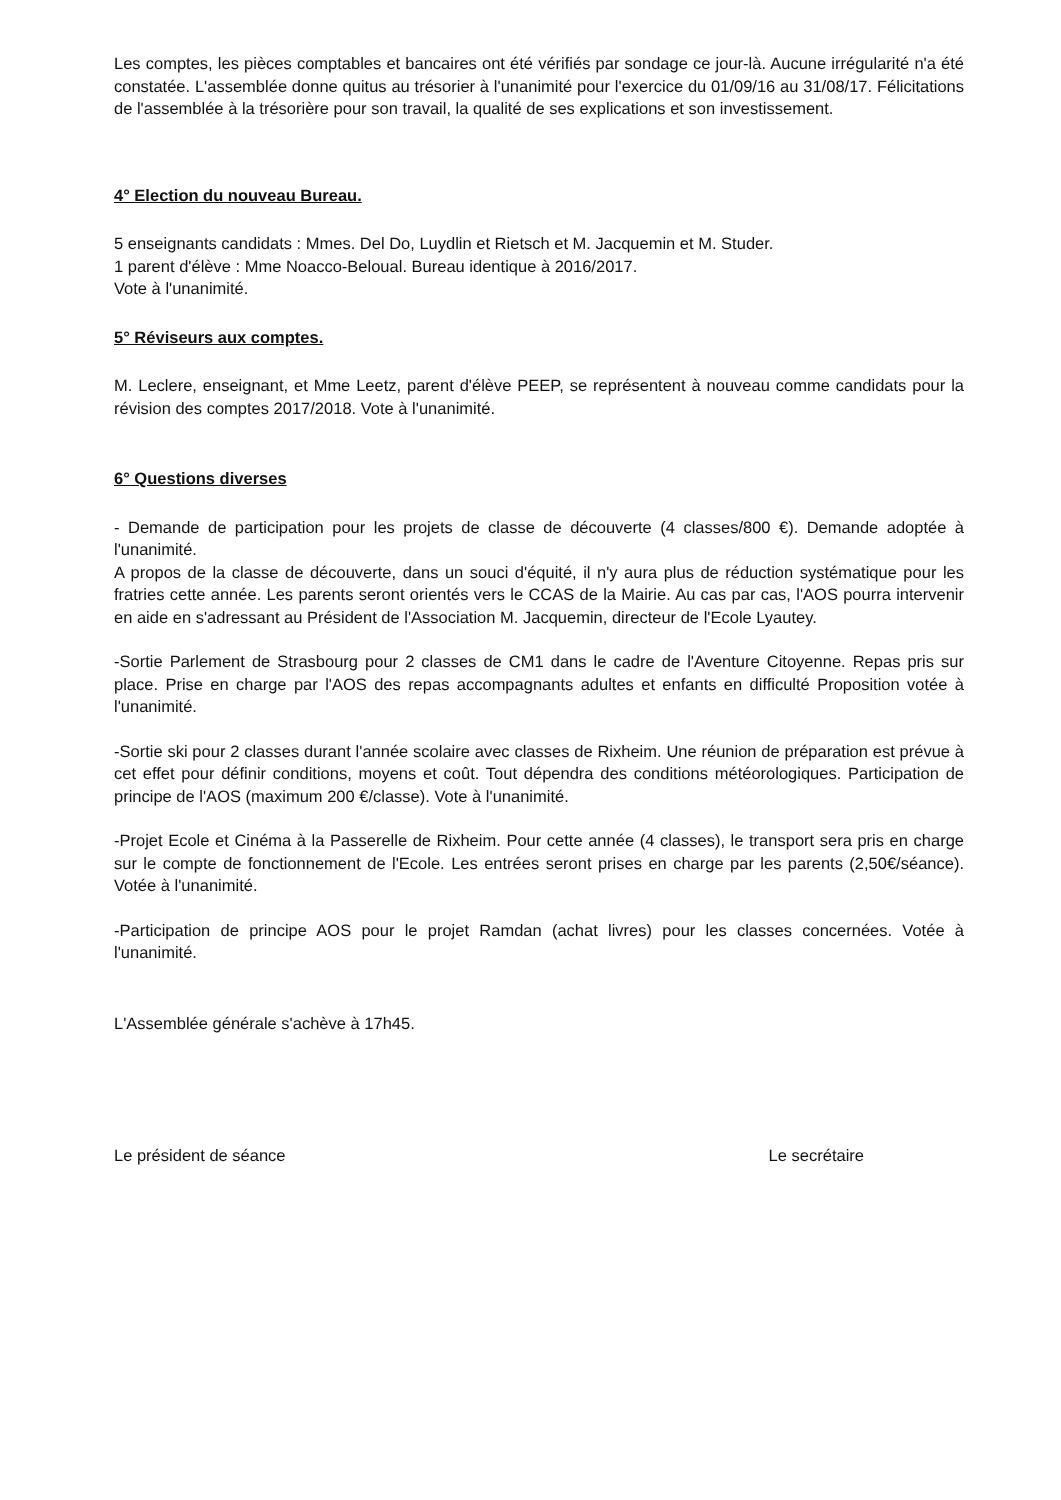Les comptes, les pièces comptables et bancaires ont été vérifiés par sondage ce jour-là. Aucune irrégularité n'a été constatée. L'assemblée donne quitus au trésorier à l'unanimité pour l'exercice du 01/09/16 au 31/08/17. Félicitations de l'assemblée à la trésorière pour son travail, la qualité de ses explications et son investissement.
4° Election du nouveau Bureau.
5 enseignants candidats : Mmes. Del Do, Luydlin et Rietsch et M. Jacquemin et M. Studer.
1 parent d'élève : Mme Noacco-Beloual. Bureau identique à 2016/2017.
Vote à l'unanimité.
5° Réviseurs aux comptes.
M. Leclere, enseignant, et Mme Leetz, parent d'élève PEEP, se représentent à nouveau comme candidats pour la révision des comptes 2017/2018. Vote à l'unanimité.
6° Questions diverses
- Demande de participation pour les projets de classe de découverte (4 classes/800 €). Demande adoptée à l'unanimité.
A propos de la classe de découverte, dans un souci d'équité, il n'y aura plus de réduction systématique pour les fratries cette année. Les parents seront orientés vers le CCAS de la Mairie. Au cas par cas, l'AOS pourra intervenir en aide en s'adressant au Président de l'Association M. Jacquemin, directeur de l'Ecole Lyautey.
-Sortie Parlement de Strasbourg pour 2 classes de CM1 dans le cadre de l'Aventure Citoyenne. Repas pris sur place. Prise en charge par l'AOS des repas accompagnants adultes et enfants en difficulté Proposition votée à l'unanimité.
-Sortie ski pour 2 classes durant l'année scolaire avec classes de Rixheim. Une réunion de préparation est prévue à cet effet pour définir conditions, moyens et coût. Tout dépendra des conditions météorologiques. Participation de principe de l'AOS (maximum 200 €/classe). Vote à l'unanimité.
-Projet Ecole et Cinéma à la Passerelle de Rixheim. Pour cette année (4 classes), le transport sera pris en charge sur le compte de fonctionnement de l'Ecole. Les entrées seront prises en charge par les parents (2,50€/séance). Votée à l'unanimité.
-Participation de principe AOS pour le projet Ramdan (achat livres) pour les classes concernées. Votée à l'unanimité.
L'Assemblée générale s'achève à 17h45.
Le président de séance Le secrétaire